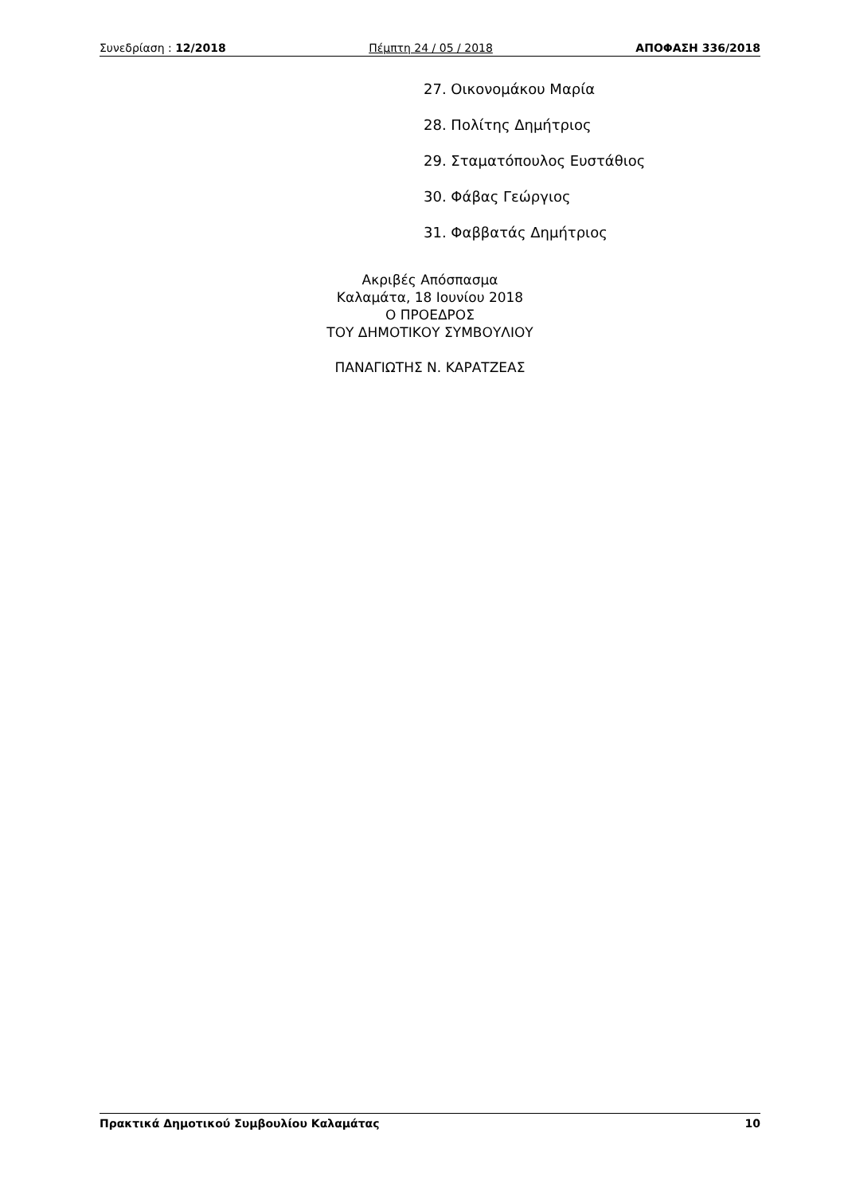Συνεδρίαση : 12/2018 Πέμπτη 24 / 05 / 2018 ΑΠΟΦΑΣΗ 336/2018
27. Οικονομάκου Μαρία
28. Πολίτης Δημήτριος
29. Σταματόπουλος Ευστάθιος
30. Φάβας Γεώργιος
31. Φαββατάς Δημήτριος
Ακριβές Απόσπασμα
Καλαμάτα, 18 Ιουνίου 2018
Ο ΠΡΟΕΔΡΟΣ
ΤΟΥ ΔΗΜΟΤΙΚΟΥ ΣΥΜΒΟΥΛΙΟΥ
ΠΑΝΑΓΙΩΤΗΣ Ν. ΚΑΡΑΤΖΕΑΣ
Πρακτικά Δημοτικού Συμβουλίου Καλαμάτας 10